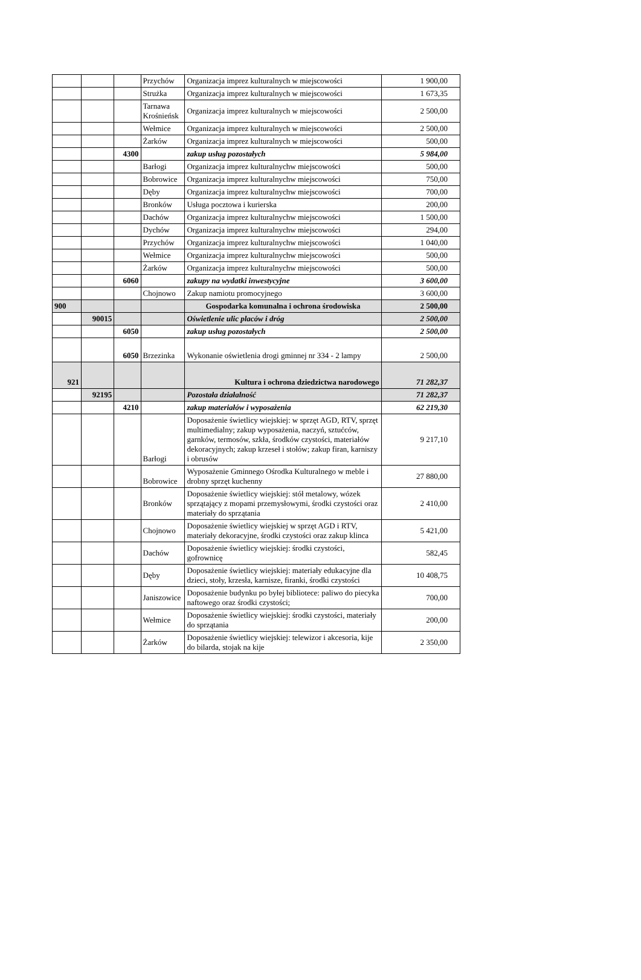| | | | Przychów | Organizacja imprez kulturalnych w miejscowości | 1 900,00 |
| | | | Strużka | Organizacja imprez kulturalnych w miejscowości | 1 673,35 |
| | | | Tarnawa Krośnieńsk | Organizacja imprez kulturalnych w miejscowości | 2 500,00 |
| | | | Wełmice | Organizacja imprez kulturalnych w miejscowości | 2 500,00 |
| | | | Żarków | Organizacja imprez kulturalnych w miejscowości | 500,00 |
| | | 4300 | | zakup usług pozostałych | 5 984,00 |
| | | | Barłogi | Organizacja imprez kulturalnychw miejscowości | 500,00 |
| | | | Bobrowice | Organizacja imprez kulturalnychw miejscowości | 750,00 |
| | | | Dęby | Organizacja imprez kulturalnychw miejscowości | 700,00 |
| | | | Bronków | Usługa pocztowa i kurierska | 200,00 |
| | | | Dachów | Organizacja imprez kulturalnychw miejscowości | 1 500,00 |
| | | | Dychów | Organizacja imprez kulturalnychw miejscowości | 294,00 |
| | | | Przychów | Organizacja imprez kulturalnychw miejscowości | 1 040,00 |
| | | | Wełmice | Organizacja imprez kulturalnychw miejscowości | 500,00 |
| | | | Żarków | Organizacja imprez kulturalnychw miejscowości | 500,00 |
| | | 6060 | | zakupy na wydatki inwestycyjne | 3 600,00 |
| | | | Chojnowo | Zakup namiotu promocyjnego | 3 600,00 |
| 900 | | | | Gospodarka komunalna i ochrona środowiska | 2 500,00 |
| | 90015 | | | Oświetlenie ulic placów i dróg | 2 500,00 |
| | | 6050 | | zakup usług pozostałych | 2 500,00 |
| | | 6050 | Brzezinka | Wykonanie oświetlenia drogi gminnej nr 334 - 2 lampy | 2 500,00 |
| 921 | | | | Kultura i ochrona dziedzictwa narodowego | 71 282,37 |
| | 92195 | | | Pozostała działalność | 71 282,37 |
| | | 4210 | | zakup materiałów i wyposażenia | 62 219,30 |
| | | | Barłogi | Doposażenie świetlicy wiejskiej: w sprzęt AGD, RTV, sprzęt multimedialny; zakup wyposażenia, naczyń, sztućców, garnków, termosów, szkła, środków czystości, materiałów dekoracyjnych; zakup krzeseł i stołów; zakup firan, karniszy i obrusów | 9 217,10 |
| | | | Bobrowice | Wyposażenie Gminnego Ośrodka Kulturalnego w meble i drobny sprzęt kuchenny | 27 880,00 |
| | | | Bronków | Doposażenie świetlicy wiejskiej: stół metalowy, wózek sprzątający z mopami przemysłowymi, środki czystości oraz materiały do sprzątania | 2 410,00 |
| | | | Chojnowo | Doposażenie świetlicy wiejskiej w sprzęt AGD i RTV, materiały dekoracyjne, środki czystości oraz zakup klinca | 5 421,00 |
| | | | Dachów | Doposażenie świetlicy wiejskiej: środki czystości, gofrownicę | 582,45 |
| | | | Dęby | Doposażenie świetlicy wiejskiej: materiały edukacyjne dla dzieci, stoły, krzesła, karnisze, firanki, środki czystości | 10 408,75 |
| | | | Janiszowice | Doposażenie budynku po byłej bibliotece: paliwo do piecyka naftowego oraz środki czystości; | 700,00 |
| | | | Wełmice | Doposażenie świetlicy wiejskiej: środki czystości, materiały do sprzątania | 200,00 |
| | | | Żarków | Doposażenie świetlicy wiejskiej: telewizor i akcesoria, kije do bilarda, stojak na kije | 2 350,00 |